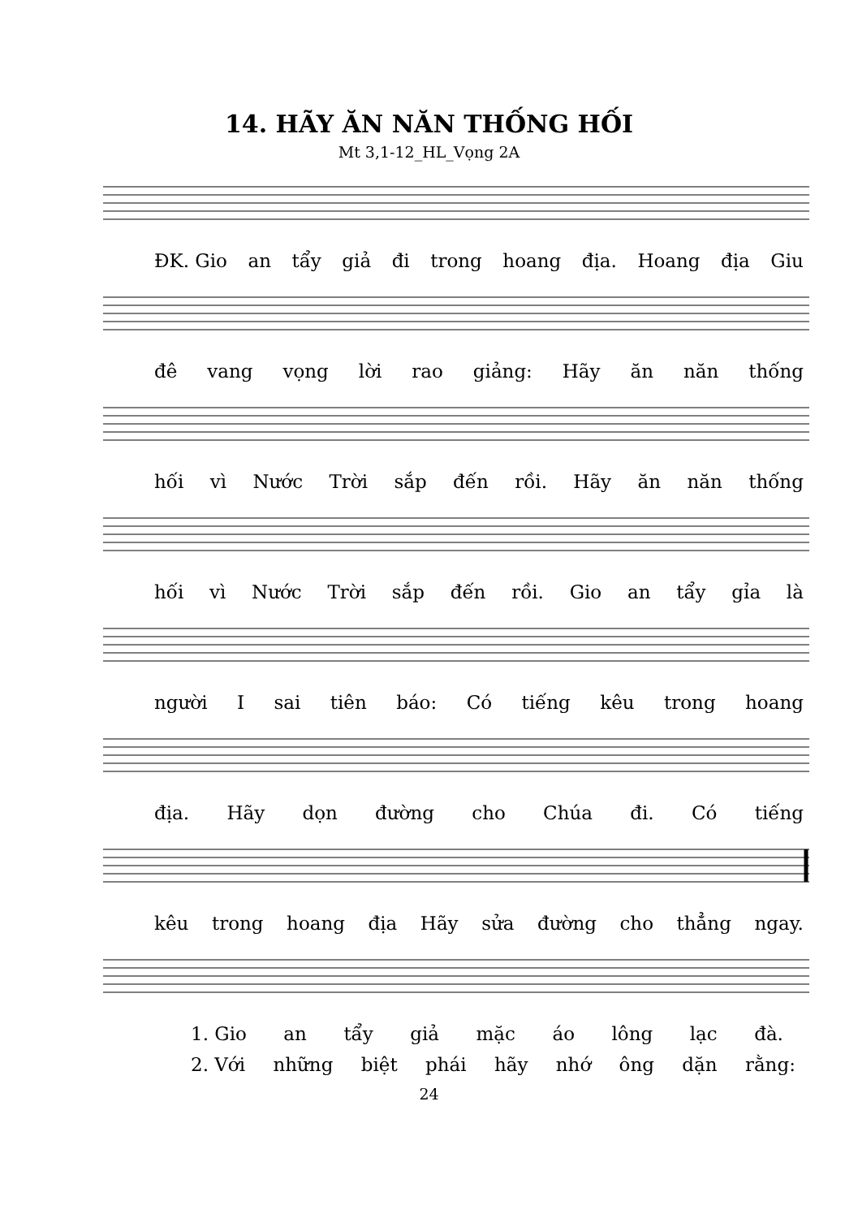14. HÃY ĂN NĂN THỐNG HỐI
Mt 3,1-12_HL_Vọng 2A
ĐK. Gio an tẩy giả đi trong hoang địa. Hoang địa Giu
đê vang vọng lời rao giảng: Hãy ăn năn thống
hối vì Nước Trời sắp đến rồi. Hãy ăn năn thống
hối vì Nước Trời sắp đến rồi. Gio an tẩy gỉa là
người I sai tiên báo: Có tiếng kêu trong hoang
địa. Hãy dọn đường cho Chúa đi. Có tiếng
kêu trong hoang địa Hãy sửa đường cho thẳng ngay.
1. Gio an tẩy giả mặc áo lông lạc đà.
2. Với những biệt phái hãy nhớ ông dặn rằng:
24